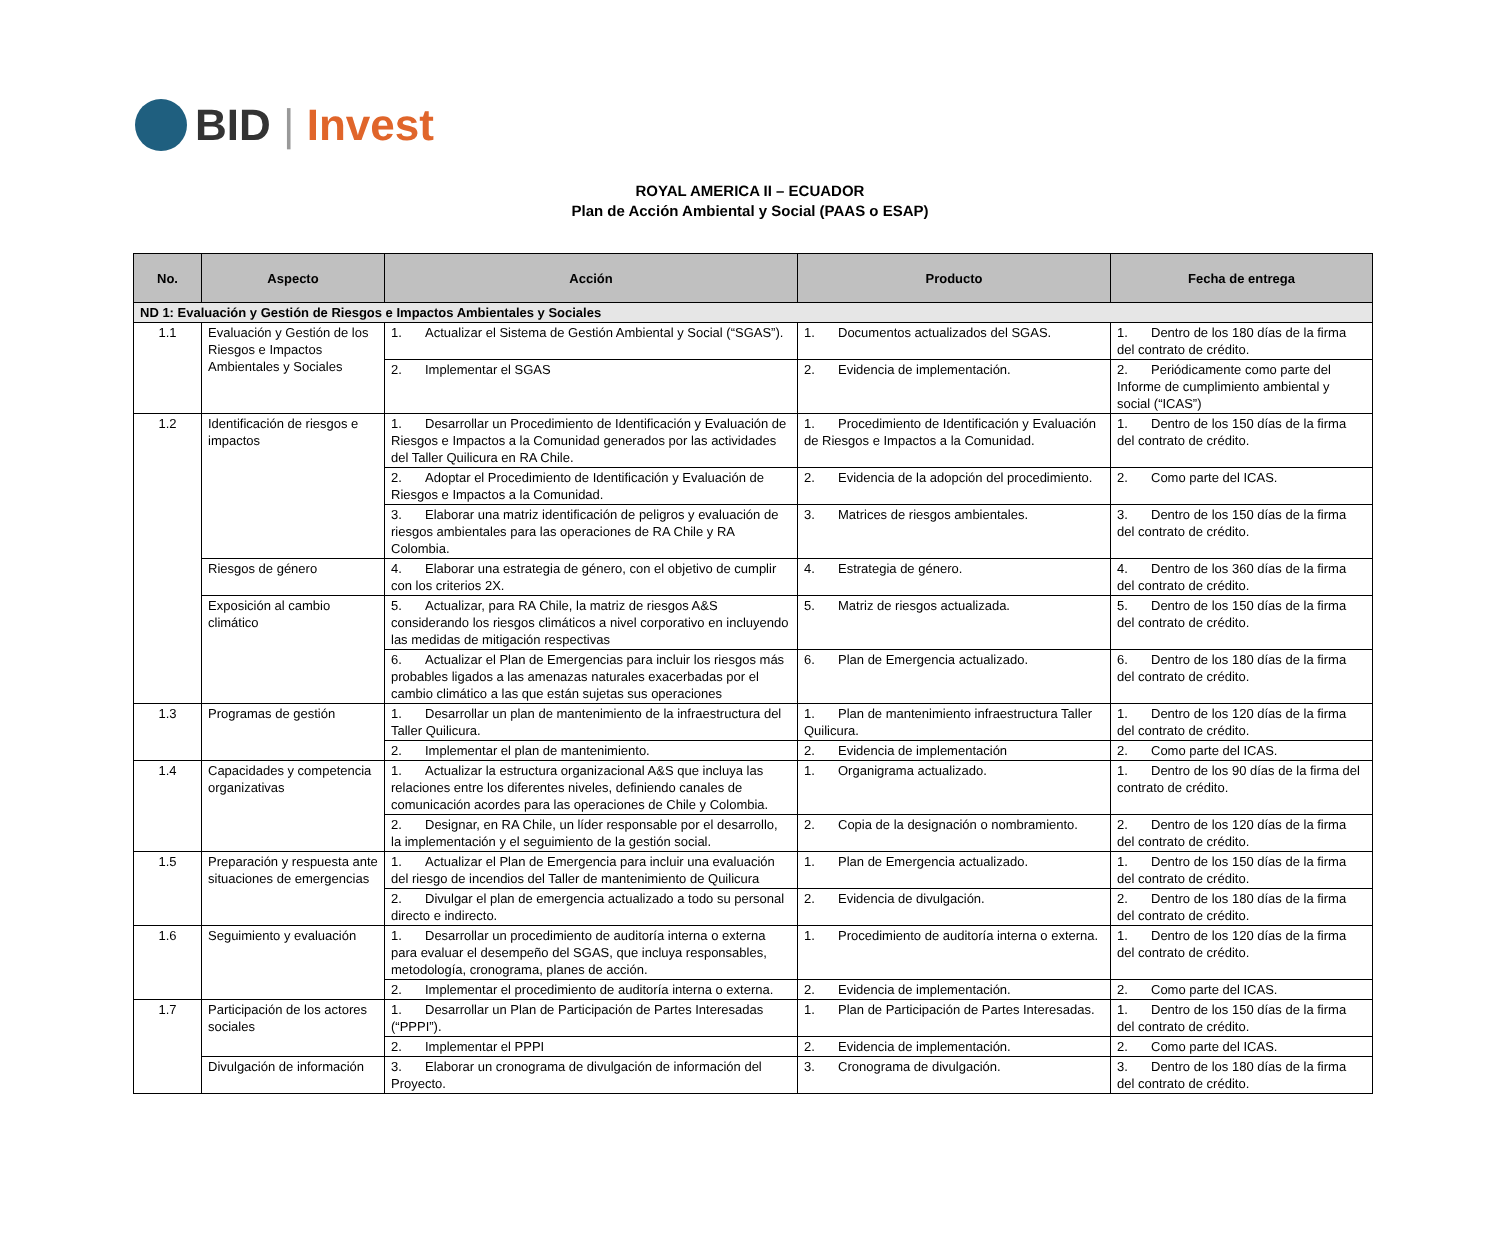BID | Invest
ROYAL AMERICA II – ECUADOR
Plan de Acción Ambiental y Social (PAAS o ESAP)
| No. | Aspecto | Acción | Producto | Fecha de entrega |
| --- | --- | --- | --- | --- |
| ND 1: Evaluación y Gestión de Riesgos e Impactos Ambientales y Sociales | | | | |
| 1.1 | Evaluación y Gestión de los Riesgos e Impactos Ambientales y Sociales | 1. Actualizar el Sistema de Gestión Ambiental y Social (“SGAS”). | 1. Documentos actualizados del SGAS. | 1. Dentro de los 180 días de la firma del contrato de crédito. |
| | | 2. Implementar el SGAS | 2. Evidencia de implementación. | 2. Periódicamente como parte del Informe de cumplimiento ambiental y social (“ICAS”) |
| 1.2 | Identificación de riesgos e impactos | 1. Desarrollar un Procedimiento de Identificación y Evaluación de Riesgos e Impactos a la Comunidad generados por las actividades del Taller Quilicura en RA Chile. | 1. Procedimiento de Identificación y Evaluación de Riesgos e Impactos a la Comunidad. | 1. Dentro de los 150 días de la firma del contrato de crédito. |
| | | 2. Adoptar el Procedimiento de Identificación y Evaluación de Riesgos e Impactos a la Comunidad. | 2. Evidencia de la adopción del procedimiento. | 2. Como parte del ICAS. |
| | | 3. Elaborar una matriz identificación de peligros y evaluación de riesgos ambientales para las operaciones de RA Chile y RA Colombia. | 3. Matrices de riesgos ambientales. | 3. Dentro de los 150 días de la firma del contrato de crédito. |
| | Riesgos de género | 4. Elaborar una estrategia de género, con el objetivo de cumplir con los criterios 2X. | 4. Estrategia de género. | 4. Dentro de los 360 días de la firma del contrato de crédito. |
| | Exposición al cambio climático | 5. Actualizar, para RA Chile, la matriz de riesgos A&S considerando los riesgos climáticos a nivel corporativo en incluyendo las medidas de mitigación respectivas | 5. Matriz de riesgos actualizada. | 5. Dentro de los 150 días de la firma del contrato de crédito. |
| | | 6. Actualizar el Plan de Emergencias para incluir los riesgos más probables ligados a las amenazas naturales exacerbadas por el cambio climático a las que están sujetas sus operaciones | 6. Plan de Emergencia actualizado. | 6. Dentro de los 180 días de la firma del contrato de crédito. |
| 1.3 | Programas de gestión | 1. Desarrollar un plan de mantenimiento de la infraestructura del Taller Quilicura. | 1. Plan de mantenimiento infraestructura Taller Quilicura. | 1. Dentro de los 120 días de la firma del contrato de crédito. |
| | | 2. Implementar el plan de mantenimiento. | 2. Evidencia de implementación | 2. Como parte del ICAS. |
| 1.4 | Capacidades y competencia organizativas | 1. Actualizar la estructura organizacional A&S que incluya las relaciones entre los diferentes niveles, definiendo canales de comunicación acordes para las operaciones de Chile y Colombia. | 1. Organigrama actualizado. | 1. Dentro de los 90 días de la firma del contrato de crédito. |
| | | 2. Designar, en RA Chile, un líder responsable por el desarrollo, la implementación y el seguimiento de la gestión social. | 2. Copia de la designación o nombramiento. | 2. Dentro de los 120 días de la firma del contrato de crédito. |
| 1.5 | Preparación y respuesta ante situaciones de emergencias | 1. Actualizar el Plan de Emergencia para incluir una evaluación del riesgo de incendios del Taller de mantenimiento de Quilicura | 1. Plan de Emergencia actualizado. | 1. Dentro de los 150 días de la firma del contrato de crédito. |
| | | 2. Divulgar el plan de emergencia actualizado a todo su personal directo e indirecto. | 2. Evidencia de divulgación. | 2. Dentro de los 180 días de la firma del contrato de crédito. |
| 1.6 | Seguimiento y evaluación | 1. Desarrollar un procedimiento de auditoría interna o externa para evaluar el desempeño del SGAS, que incluya responsables, metodología, cronograma, planes de acción. | 1. Procedimiento de auditoría interna o externa. | 1. Dentro de los 120 días de la firma del contrato de crédito. |
| | | 2. Implementar el procedimiento de auditoría interna o externa. | 2. Evidencia de implementación. | 2. Como parte del ICAS. |
| 1.7 | Participación de los actores sociales | 1. Desarrollar un Plan de Participación de Partes Interesadas (“PPPI”). | 1. Plan de Participación de Partes Interesadas. | 1. Dentro de los 150 días de la firma del contrato de crédito. |
| | | 2. Implementar el PPPI | 2. Evidencia de implementación. | 2. Como parte del ICAS. |
| | Divulgación de información | 3. Elaborar un cronograma de divulgación de información del Proyecto. | 3. Cronograma de divulgación. | 3. Dentro de los 180 días de la firma del contrato de crédito. |